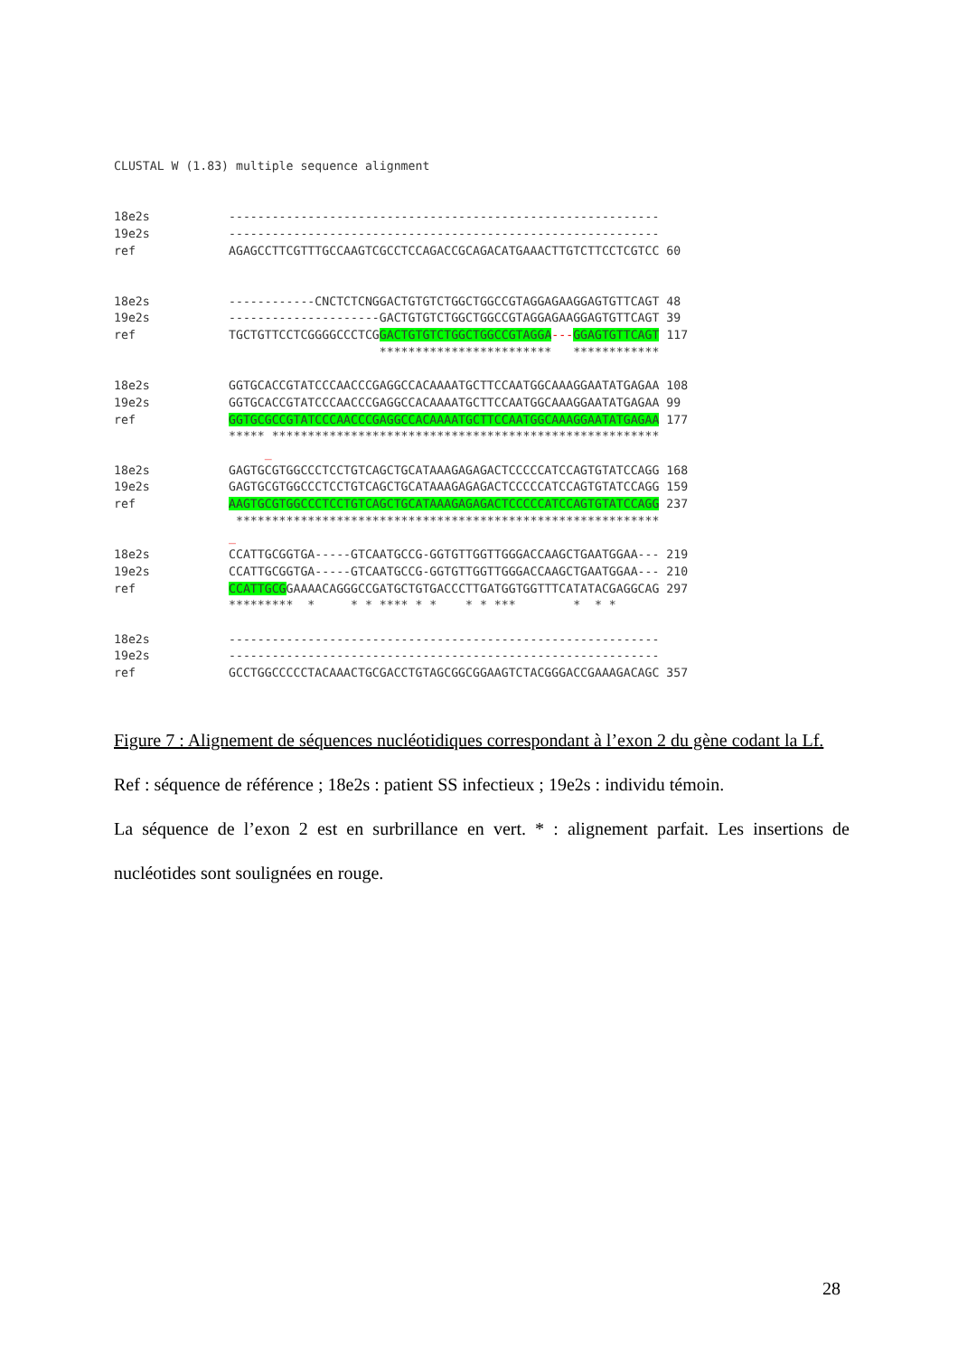CLUSTAL W (1.83) multiple sequence alignment 18e2s ------------------------------------------------------------ 19e2s ------------------------------------------------------------ ref AGAGCCTTCGTTTGCCAAGTCGCCTCCAGACCGCAGACATGAAACTTGTCTTCCTCGTCC 60 18e2s ------------CNCTCTCNGGACTGTGTCTGGCTGGCCGTAGGAGAAGGAGTGTTCAGT 48 19e2s ---------------------GACTGTGTCTGGCTGGCCGTAGGAGAAGGAGTGTTCAGT 39 ref TGCTGTTCCTCGGGGCCCTCGGACTGTGTCTGGCTGGCCGTAGGA---GGAGTGTTCAGT 117 ************************ ************ 18e2s GGTGCACCGTATCCCAACCCGAGGCCACAAAATGCTTCCAATGGCAAAGGAATATGAGAA 108 19e2s GGTGCACCGTATCCCAACCCGAGGCCACAAAATGCTTCCAATGGCAAAGGAATATGAGAA 99 ref GGTGCGCCGTATCCCAACCCGAGGCCACAAAATGCTTCCAATGGCAAAGGAATATGAGAA 177 ***** ****************************************************** _ 18e2s GAGTGCGTGGCCCTCCTGTCAGCTGCATAAAGAGAGACTCCCCCATCCAGTGTATCCAGG 168 19e2s GAGTGCGTGGCCCTCCTGTCAGCTGCATAAAGAGAGACTCCCCCATCCAGTGTATCCAGG 159 ref AAGTGCGTGGCCCTCCTGTCAGCTGCATAAAGAGAGACTCCCCCATCCAGTGTATCCAGG 237 *********************************************************** _ 18e2s CCATTGCGGTGA-----GTCAATGCCG-GGTGTTGGTTGGGACCAAGCTGAATGGAA--- 219 19e2s CCATTGCGGTGA-----GTCAATGCCG-GGTGTTGGTTGGGACCAAGCTGAATGGAA--- 210 ref CCATTGCGGAAAACAGGGCCGATGCTGTGACCCTTGATGGTGGTTTCATATACGAGGCAG 297 ********* * * * **** * * * * *** * * * 18e2s ------------------------------------------------------------ 19e2s ------------------------------------------------------------ ref GCCTGGCCCCCTACAAACTGCGACCTGTAGCGGCGGAAGTCTACGGGACCGAAAGACAGC 357
Figure 7 : Alignement de séquences nucléotidiques correspondant à l’exon 2 du gène codant la Lf.
Ref : séquence de référence ; 18e2s : patient SS infectieux ; 19e2s : individu témoin.
La séquence de l’exon 2 est en surbrillance en vert. * : alignement parfait. Les insertions de nucléotides sont soulignées en rouge.
28